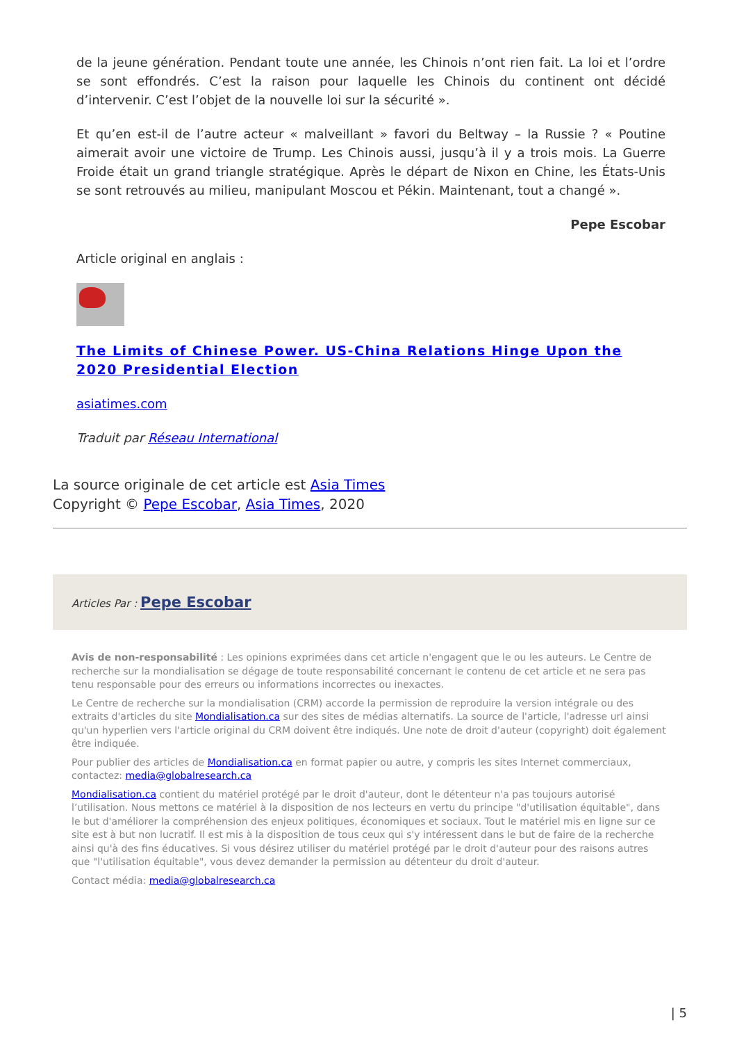de la jeune génération. Pendant toute une année, les Chinois n’ont rien fait. La loi et l’ordre se sont effondrés. C’est la raison pour laquelle les Chinois du continent ont décidé d’intervenir. C’est l’objet de la nouvelle loi sur la sécurité ».
Et qu’en est-il de l’autre acteur « malveillant » favori du Beltway – la Russie ? « Poutine aimerait avoir une victoire de Trump. Les Chinois aussi, jusqu’à il y a trois mois. La Guerre Froide était un grand triangle stratégique. Après le départ de Nixon en Chine, les États-Unis se sont retrouvés au milieu, manipulant Moscou et Pékin. Maintenant, tout a changé ».
Pepe Escobar
Article original en anglais :
The Limits of Chinese Power. US-China Relations Hinge Upon the 2020 Presidential Election
asiatimes.com
Traduit par Réseau International
La source originale de cet article est Asia Times
Copyright © Pepe Escobar, Asia Times, 2020
Articles Par : Pepe Escobar
Avis de non-responsabilité : Les opinions exprimées dans cet article n'engagent que le ou les auteurs. Le Centre de recherche sur la mondialisation se dégage de toute responsabilité concernant le contenu de cet article et ne sera pas tenu responsable pour des erreurs ou informations incorrectes ou inexactes.
Le Centre de recherche sur la mondialisation (CRM) accorde la permission de reproduire la version intégrale ou des extraits d'articles du site Mondialisation.ca sur des sites de médias alternatifs. La source de l'article, l'adresse url ainsi qu'un hyperlien vers l'article original du CRM doivent être indiqués. Une note de droit d'auteur (copyright) doit également être indiquée.
Pour publier des articles de Mondialisation.ca en format papier ou autre, y compris les sites Internet commerciaux, contactez: media@globalresearch.ca
Mondialisation.ca contient du matériel protégé par le droit d'auteur, dont le détenteur n'a pas toujours autorisé l’utilisation. Nous mettons ce matériel à la disposition de nos lecteurs en vertu du principe "d'utilisation équitable", dans le but d'améliorer la compréhension des enjeux politiques, économiques et sociaux. Tout le matériel mis en ligne sur ce site est à but non lucratif. Il est mis à la disposition de tous ceux qui s'y intéressent dans le but de faire de la recherche ainsi qu'à des fins éducatives. Si vous désirez utiliser du matériel protégé par le droit d'auteur pour des raisons autres que "l'utilisation équitable", vous devez demander la permission au détenteur du droit d'auteur.
Contact média: media@globalresearch.ca
| 5